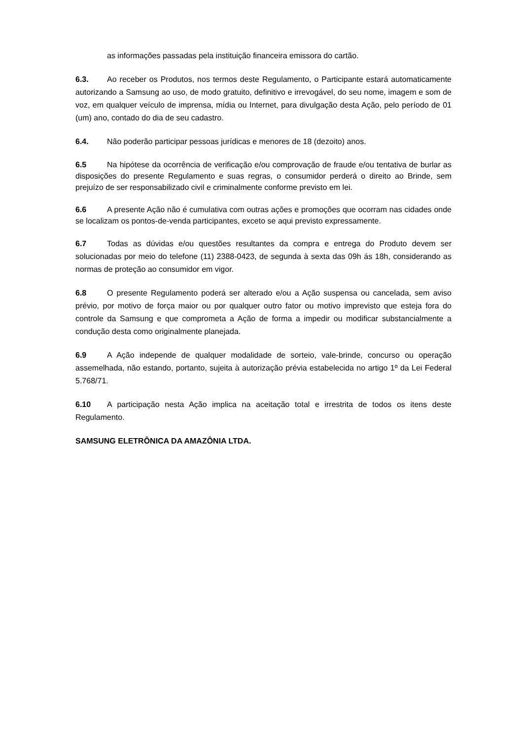as informações passadas pela instituição financeira emissora do cartão.
6.3. Ao receber os Produtos, nos termos deste Regulamento, o Participante estará automaticamente autorizando a Samsung ao uso, de modo gratuito, definitivo e irrevogável, do seu nome, imagem e som de voz, em qualquer veículo de imprensa, mídia ou Internet, para divulgação desta Ação, pelo período de 01 (um) ano, contado do dia de seu cadastro.
6.4. Não poderão participar pessoas jurídicas e menores de 18 (dezoito) anos.
6.5 Na hipótese da ocorrência de verificação e/ou comprovação de fraude e/ou tentativa de burlar as disposições do presente Regulamento e suas regras, o consumidor perderá o direito ao Brinde, sem prejuízo de ser responsabilizado civil e criminalmente conforme previsto em lei.
6.6 A presente Ação não é cumulativa com outras ações e promoções que ocorram nas cidades onde se localizam os pontos-de-venda participantes, exceto se aqui previsto expressamente.
6.7 Todas as dúvidas e/ou questões resultantes da compra e entrega do Produto devem ser solucionadas por meio do telefone (11) 2388-0423, de segunda à sexta das 09h ás 18h, considerando as normas de proteção ao consumidor em vigor.
6.8 O presente Regulamento poderá ser alterado e/ou a Ação suspensa ou cancelada, sem aviso prévio, por motivo de força maior ou por qualquer outro fator ou motivo imprevisto que esteja fora do controle da Samsung e que comprometa a Ação de forma a impedir ou modificar substancialmente a condução desta como originalmente planejada.
6.9 A Ação independe de qualquer modalidade de sorteio, vale-brinde, concurso ou operação assemelhada, não estando, portanto, sujeita à autorização prévia estabelecida no artigo 1º da Lei Federal 5.768/71.
6.10 A participação nesta Ação implica na aceitação total e irrestrita de todos os itens deste Regulamento.
SAMSUNG ELETRÔNICA DA AMAZÔNIA LTDA.